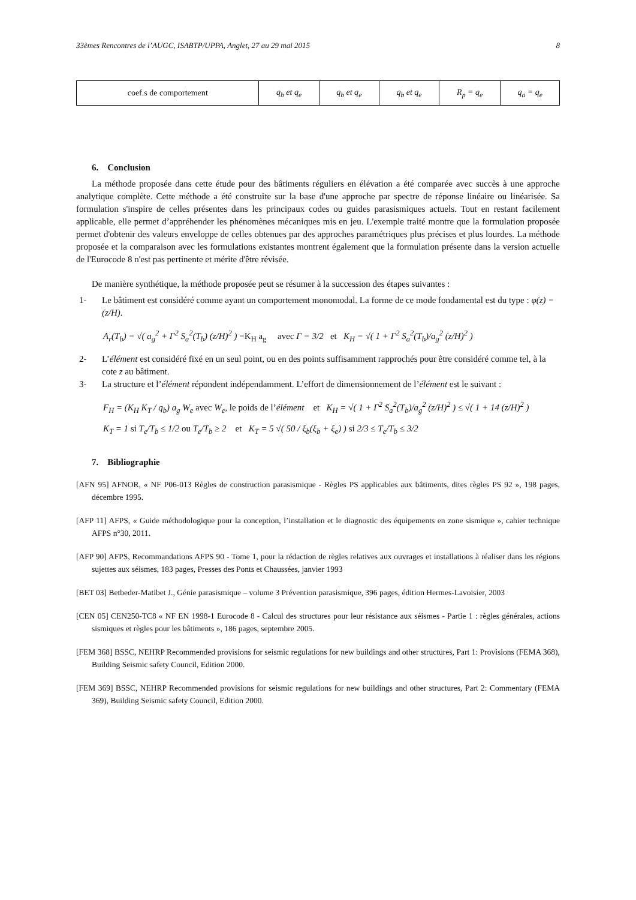33èmes Rencontres de l’AUGC, ISABTP/UPPA, Anglet, 27 au 29 mai 2015 8
| coef.s de comportement | q<sub>b</sub> et q<sub>e</sub> | q<sub>b</sub> et q<sub>e</sub> | q<sub>b</sub> et q<sub>e</sub> | R<sub>p</sub> = q<sub>e</sub> | q<sub>a</sub> = q<sub>e</sub> |
6. Conclusion
La méthode proposée dans cette étude pour des bâtiments réguliers en élévation a été comparée avec succès à une approche analytique complète. Cette méthode a été construite sur la base d'une approche par spectre de réponse linéaire ou linéarisée. Sa formulation s'inspire de celles présentes dans les principaux codes ou guides parasismiques actuels. Tout en restant facilement applicable, elle permet d’appréhender les phénomènes mécaniques mis en jeu. L'exemple traité montre que la formulation proposée permet d'obtenir des valeurs enveloppe de celles obtenues par des approches paramétriques plus précises et plus lourdes. La méthode proposée et la comparaison avec les formulations existantes montrent également que la formulation présente dans la version actuelle de l'Eurocode 8 n'est pas pertinente et mérite d'être révisée.
De manière synthétique, la méthode proposée peut se résumer à la succession des étapes suivantes :
1- Le bâtiment est considéré comme ayant un comportement monomodal. La forme de ce mode fondamental est du type : φ(z) = (z/H).
A<sub>r</sub>(T<sub>b</sub>) = √( a<sub>g</sub><sup>2</sup> + Γ<sup>2</sup> S<sub>a</sub><sup>2</sup>(T<sub>b</sub>) (z/H)<sup>2</sup> ) =K<sub>H</sub> a<sub>g</sub> avec Γ = 3/2 et K<sub>H</sub> = √( 1 + Γ<sup>2</sup> S<sub>a</sub><sup>2</sup>(T<sub>b</sub>)/a<sub>g</sub><sup>2</sup> (z/H)<sup>2</sup> )
2- L’élément est considéré fixé en un seul point, ou en des points suffisamment rapprochés pour être considéré comme tel, à la cote z au bâtiment.
3- La structure et l’élément répondent indépendamment. L’effort de dimensionnement de l’élément est le suivant :
F<sub>H</sub> = (K<sub>H</sub> K<sub>T</sub> / q<sub>b</sub>) a<sub>g</sub> W<sub>e</sub> avec W<sub>e</sub>, le poids de l’élément et K<sub>H</sub> = √( 1 + Γ<sup>2</sup> S<sub>a</sub><sup>2</sup>(T<sub>b</sub>)/a<sub>g</sub><sup>2</sup> (z/H)<sup>2</sup> ) ≤ √( 1 + 14 (z/H)<sup>2</sup> )
K<sub>T</sub> = 1 si T<sub>e</sub>/T<sub>b</sub> ≤ 1/2 ou T<sub>e</sub>/T<sub>b</sub> ≥ 2 et K<sub>T</sub> = 5 √( 50 / ξ<sub>b</sub>(ξ<sub>b</sub> + ξ<sub>e</sub>) ) si 2/3 ≤ T<sub>e</sub>/T<sub>b</sub> ≤ 3/2
7. Bibliographie
[AFN 95] AFNOR, « NF P06-013 Règles de construction parasismique - Règles PS applicables aux bâtiments, dites règles PS 92 », 198 pages, décembre 1995.
[AFP 11] AFPS, « Guide méthodologique pour la conception, l’installation et le diagnostic des équipements en zone sismique », cahier technique AFPS n°30, 2011.
[AFP 90] AFPS, Recommandations AFPS 90 - Tome 1, pour la rédaction de règles relatives aux ouvrages et installations à réaliser dans les régions sujettes aux séismes, 183 pages, Presses des Ponts et Chaussées, janvier 1993
[BET 03] Betbeder-Matibet J., Génie parasismique – volume 3 Prévention parasismique, 396 pages, édition Hermes-Lavoisier, 2003
[CEN 05] CEN250-TC8 « NF EN 1998-1 Eurocode 8 - Calcul des structures pour leur résistance aux séismes - Partie 1 : règles générales, actions sismiques et règles pour les bâtiments », 186 pages, septembre 2005.
[FEM 368] BSSC, NEHRP Recommended provisions for seismic regulations for new buildings and other structures, Part 1: Provisions (FEMA 368), Building Seismic safety Council, Edition 2000.
[FEM 369] BSSC, NEHRP Recommended provisions for seismic regulations for new buildings and other structures, Part 2: Commentary (FEMA 369), Building Seismic safety Council, Edition 2000.